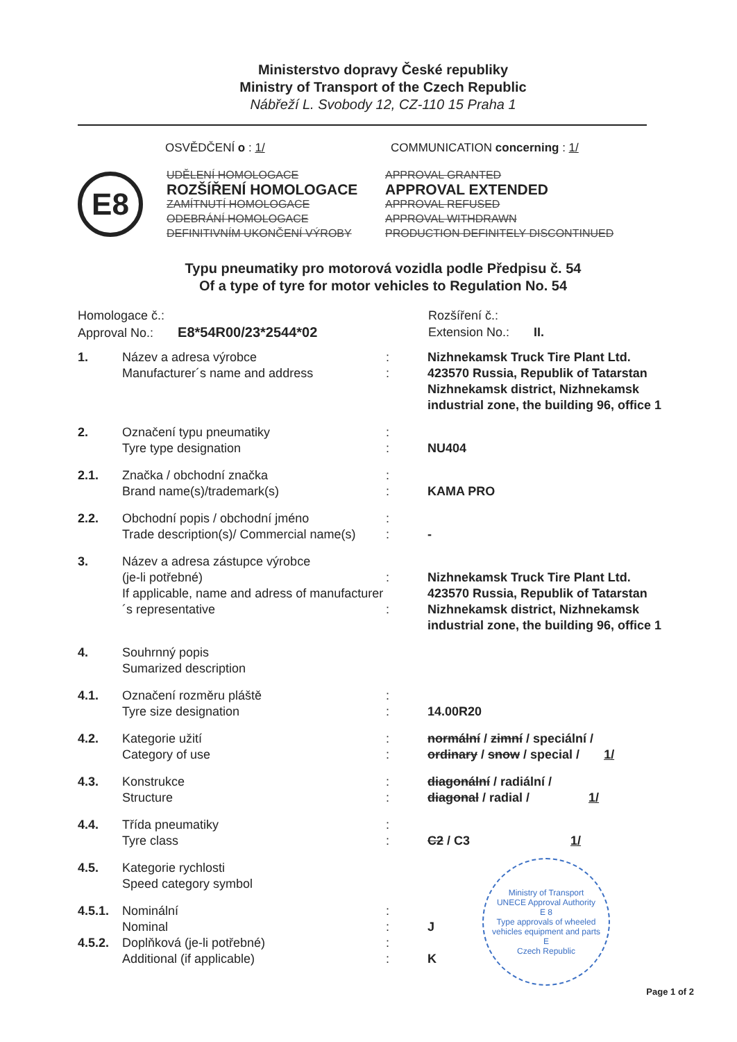Ministerstvo dopravy České republiky
Ministry of Transport of the Czech Republic
Nábřeží L. Svobody 12, CZ-110 15 Praha 1
OSVĚDČENÍ o : 1/ COMMUNICATION concerning : 1/
E8
UDĚLENÍ HOMOLOGACE APPROVAL GRANTED ROZŠÍŘENÍ HOMOLOGACE APPROVAL EXTENDED ZAMÍTNUTÍ HOMOLOGACE APPROVAL REFUSED ODEBRÁNÍ HOMOLOGACE APPROVAL WITHDRAWN DEFINITIVNÍM UKONČENÍ VÝROBY PRODUCTION DEFINITELY DISCONTINUED
Typu pneumatiky pro motorová vozidla podle Předpisu č. 54
Of a type of tyre for motor vehicles to Regulation No. 54
Homologace č.:
Approval No.: E8*54R00/23*2544*02
Rozšíření č.:
Extension No.: II.
| 1. | Název a adresa výrobce Manufacturer´s name and address | : : | Nizhnekamsk Truck Tire Plant Ltd. 423570 Russia, Republik of Tatarstan Nizhnekamsk district, Nizhnekamsk industrial zone, the building 96, office 1 |
| 2. | Označení typu pneumatiky Tyre type designation | : : | NU404 |
| 2.1. | Značka / obchodní značka Brand name(s)/trademark(s) | : : | KAMA PRO |
| 2.2. | Obchodní popis / obchodní jméno Trade description(s)/ Commercial name(s) | : : | - |
| 3. | Název a adresa zástupce výrobce (je-li potřebné) If applicable, name and adress of manufacturer´s representative | : : | Nizhnekamsk Truck Tire Plant Ltd. 423570 Russia, Republik of Tatarstan Nizhnekamsk district, Nizhnekamsk industrial zone, the building 96, office 1 |
| 4. | Souhrnný popis Sumarized description | | |
| 4.1. | Označení rozměru pláště Tyre size designation | : : | 14.00R20 |
| 4.2. | Kategorie užití Category of use | : : | normální / zimní / speciální / ordinary / snow / special / 1/ |
| 4.3. | Konstrukce Structure | : : | diagonální / radiální / diagonal / radial / 1/ |
| 4.4. | Třída pneumatiky Tyre class | : : | C2 / C3 1/ |
| 4.5. | Kategorie rychlosti Speed category symbol | | |
| 4.5.1. | Nominální Nominal | : : | J |
| 4.5.2. | Doplňková (je-li potřebné) Additional (if applicable) | : : | K |
Ministry of Transport
UNECE Approval Authority
E 8
Type approvals of wheeled vehicles equipment and parts
E
Czech Republic
Page 1 of 2